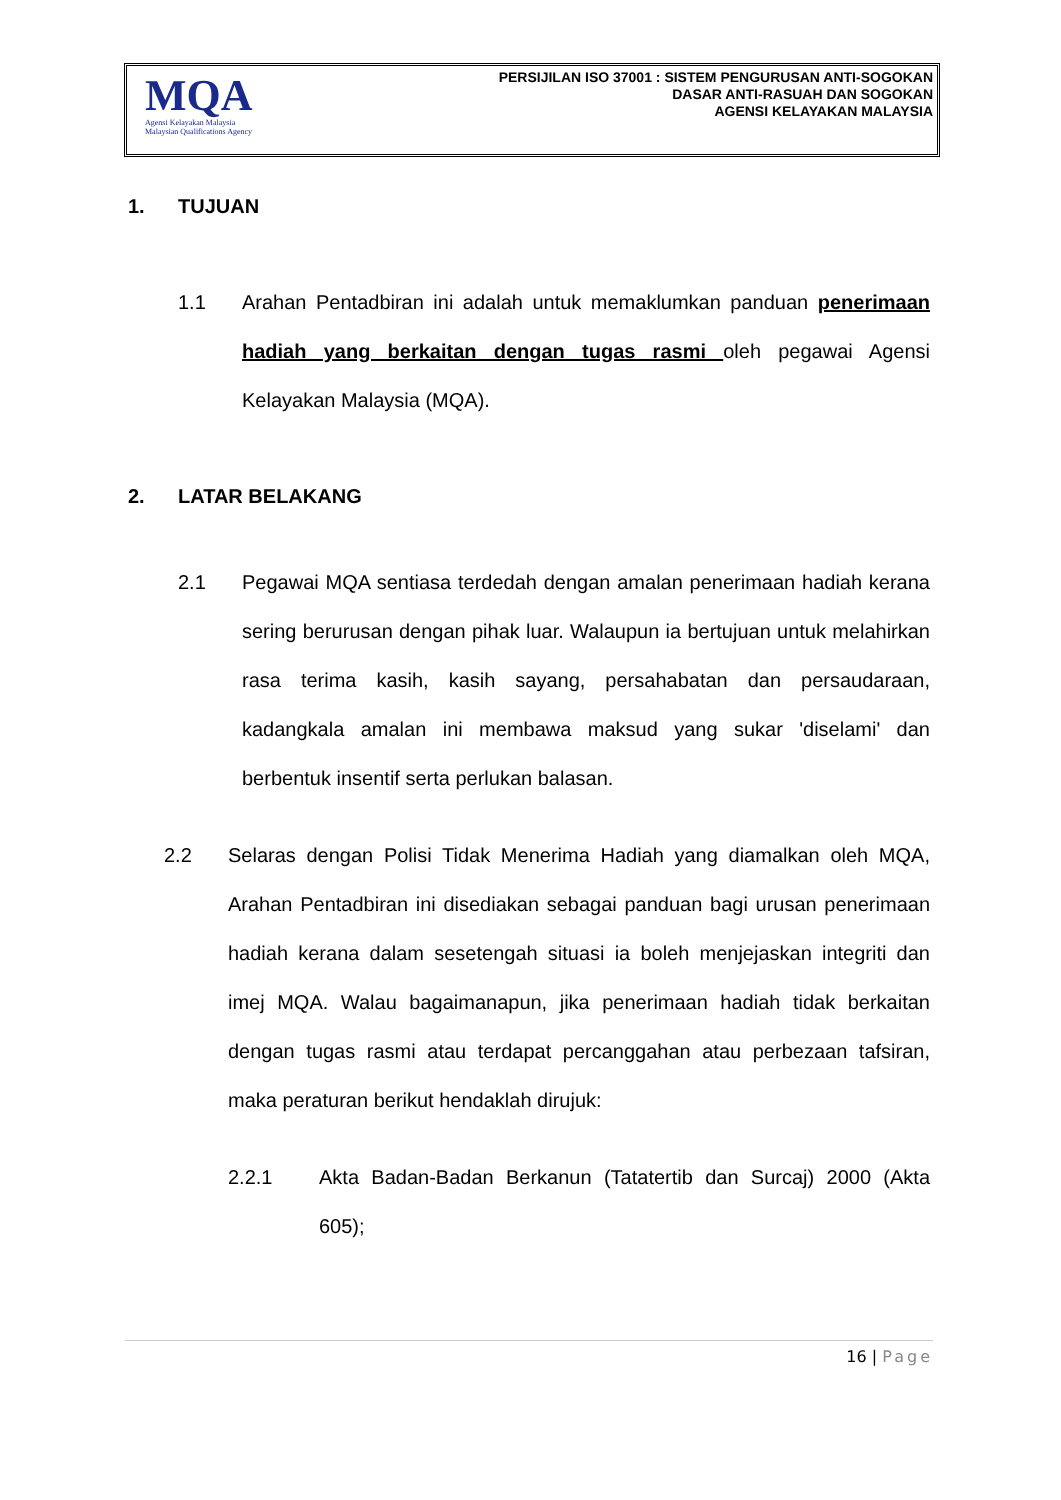MQA
Agensi Kelayakan Malaysia
Malaysian Qualifications Agency
PERSIJILAN ISO 37001 : SISTEM PENGURUSAN ANTI-SOGOKAN
DASAR ANTI-RASUAH DAN SOGOKAN
AGENSI KELAYAKAN MALAYSIA
1. TUJUAN
1.1 Arahan Pentadbiran ini adalah untuk memaklumkan panduan penerimaan hadiah yang berkaitan dengan tugas rasmi oleh pegawai Agensi Kelayakan Malaysia (MQA).
2. LATAR BELAKANG
2.1 Pegawai MQA sentiasa terdedah dengan amalan penerimaan hadiah kerana sering berurusan dengan pihak luar. Walaupun ia bertujuan untuk melahirkan rasa terima kasih, kasih sayang, persahabatan dan persaudaraan, kadangkala amalan ini membawa maksud yang sukar 'diselami' dan berbentuk insentif serta perlukan balasan.
2.2 Selaras dengan Polisi Tidak Menerima Hadiah yang diamalkan oleh MQA, Arahan Pentadbiran ini disediakan sebagai panduan bagi urusan penerimaan hadiah kerana dalam sesetengah situasi ia boleh menjejaskan integriti dan imej MQA. Walau bagaimanapun, jika penerimaan hadiah tidak berkaitan dengan tugas rasmi atau terdapat percanggahan atau perbezaan tafsiran, maka peraturan berikut hendaklah dirujuk:
2.2.1 Akta Badan-Badan Berkanun (Tatatertib dan Surcaj) 2000 (Akta 605);
16 | Page